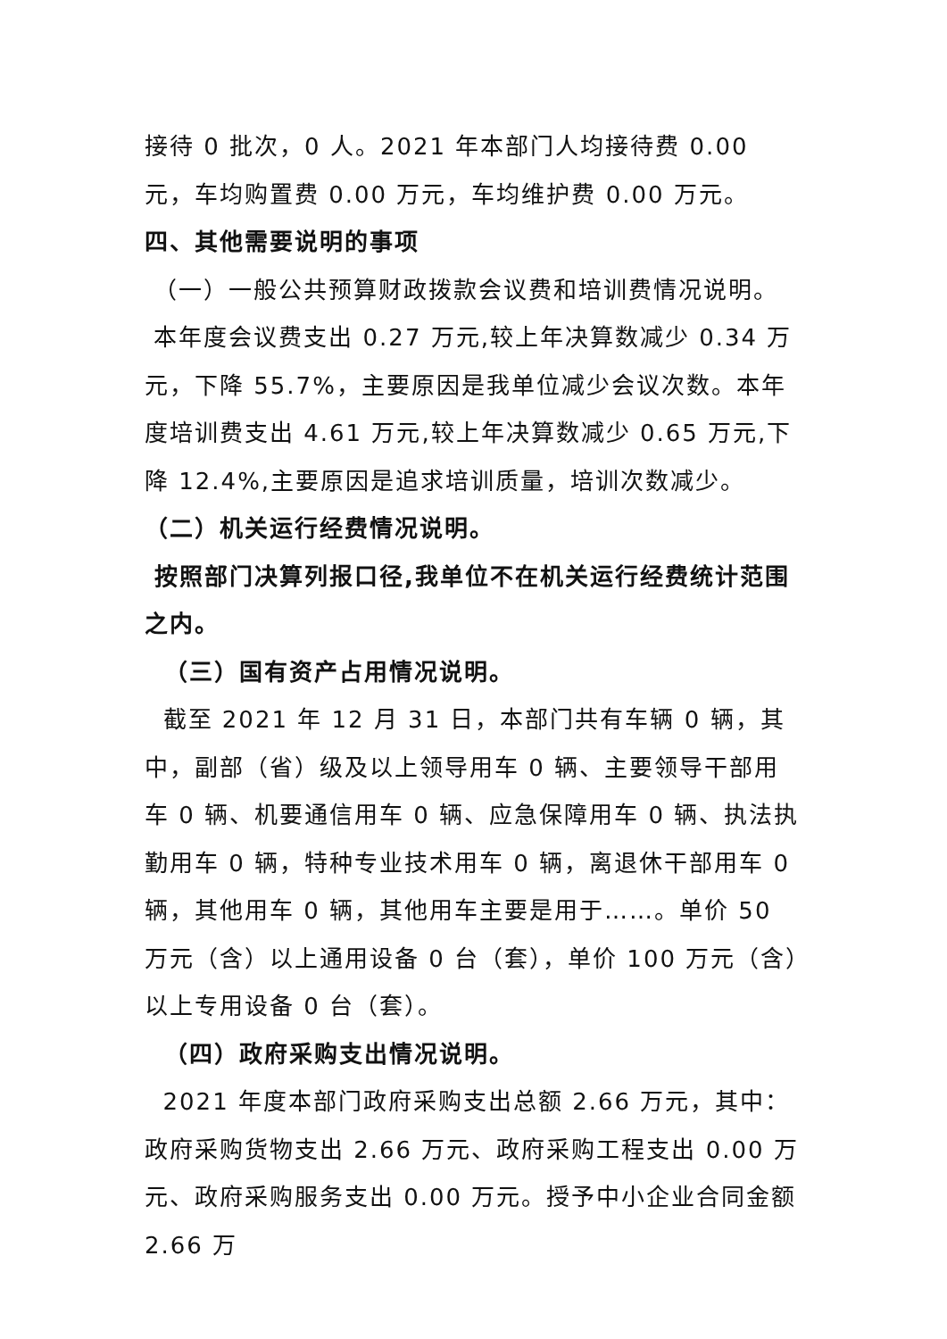接待 0 批次，0 人。2021 年本部门人均接待费 0.00 元，车均购置费 0.00 万元，车均维护费 0.00 万元。
四、其他需要说明的事项
（一）一般公共预算财政拨款会议费和培训费情况说明。
本年度会议费支出 0.27 万元,较上年决算数减少 0.34 万元，下降 55.7%，主要原因是我单位减少会议次数。本年度培训费支出 4.61 万元,较上年决算数减少 0.65 万元,下降 12.4%,主要原因是追求培训质量，培训次数减少。
（二）机关运行经费情况说明。
按照部门决算列报口径,我单位不在机关运行经费统计范围之内。
（三）国有资产占用情况说明。
截至 2021 年 12 月 31 日，本部门共有车辆 0 辆，其中，副部（省）级及以上领导用车 0 辆、主要领导干部用车 0 辆、机要通信用车 0 辆、应急保障用车 0 辆、执法执勤用车 0 辆，特种专业技术用车 0 辆，离退休干部用车 0 辆，其他用车 0 辆，其他用车主要是用于……。单价 50 万元（含）以上通用设备 0 台（套），单价 100 万元（含）以上专用设备 0 台（套）。
（四）政府采购支出情况说明。
2021 年度本部门政府采购支出总额 2.66 万元，其中：政府采购货物支出 2.66 万元、政府采购工程支出 0.00 万元、政府采购服务支出 0.00 万元。授予中小企业合同金额 2.66 万